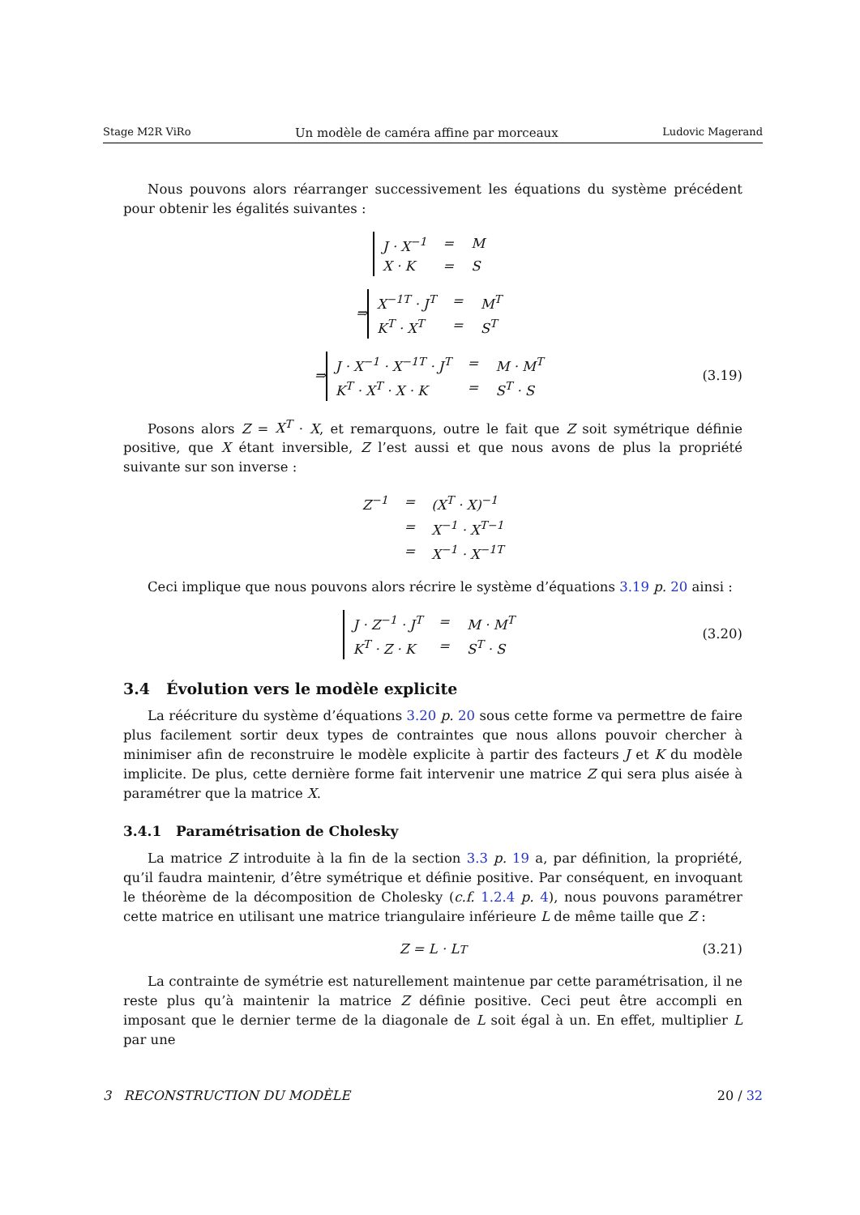Stage M2R ViRo Un modèle de caméra affine par morceaux Ludovic Magerand
Nous pouvons alors réarranger successivement les équations du système précédent pour obtenir les égalités suivantes :
| J · X<sup>−1</sup> | = | M |
| X · K | = | S |
⇒
| X<sup>−1T</sup> · J<sup>T</sup> | = | M<sup>T</sup> |
| K<sup>T</sup> · X<sup>T</sup> | = | S<sup>T</sup> |
⇒
| J · X<sup>−1</sup> · X<sup>−1T</sup> · J<sup>T</sup> | = | M · M<sup>T</sup> |
| K<sup>T</sup> · X<sup>T</sup> · X · K | = | S<sup>T</sup> · S |
(3.19)
Posons alors Z = X<sup>T</sup> · X, et remarquons, outre le fait que Z soit symétrique définie positive, que X étant inversible, Z l’est aussi et que nous avons de plus la propriété suivante sur son inverse :
| Z<sup>−1</sup> | = | (X<sup>T</sup> · X)<sup>−1</sup> |
| | = | X<sup>−1</sup> · X<sup>T−1</sup> |
| | = | X<sup>−1</sup> · X<sup>−1T</sup> |
Ceci implique que nous pouvons alors récrire le système d’équations 3.19 p. 20 ainsi :
| J · Z<sup>−1</sup> · J<sup>T</sup> | = | M · M<sup>T</sup> |
| K<sup>T</sup> · Z · K | = | S<sup>T</sup> · S |
(3.20)
3.4 Évolution vers le modèle explicite
La réécriture du système d’équations 3.20 p. 20 sous cette forme va permettre de faire plus facilement sortir deux types de contraintes que nous allons pouvoir chercher à minimiser afin de reconstruire le modèle explicite à partir des facteurs J et K du modèle implicite. De plus, cette dernière forme fait intervenir une matrice Z qui sera plus aisée à paramétrer que la matrice X.
3.4.1 Paramétrisation de Cholesky
La matrice Z introduite à la fin de la section 3.3 p. 19 a, par définition, la propriété, qu’il faudra maintenir, d’être symétrique et définie positive. Par conséquent, en invoquant le théorème de la décomposition de Cholesky (c.f. 1.2.4 p. 4), nous pouvons paramétrer cette matrice en utilisant une matrice triangulaire inférieure L de même taille que Z :
Z = L · L<sup>T</sup> (3.21)
La contrainte de symétrie est naturellement maintenue par cette paramétrisation, il ne reste plus qu’à maintenir la matrice Z définie positive. Ceci peut être accompli en imposant que le dernier terme de la diagonale de L soit égal à un. En effet, multiplier L par une
3 RECONSTRUCTION DU MODÈLE 20 / 32